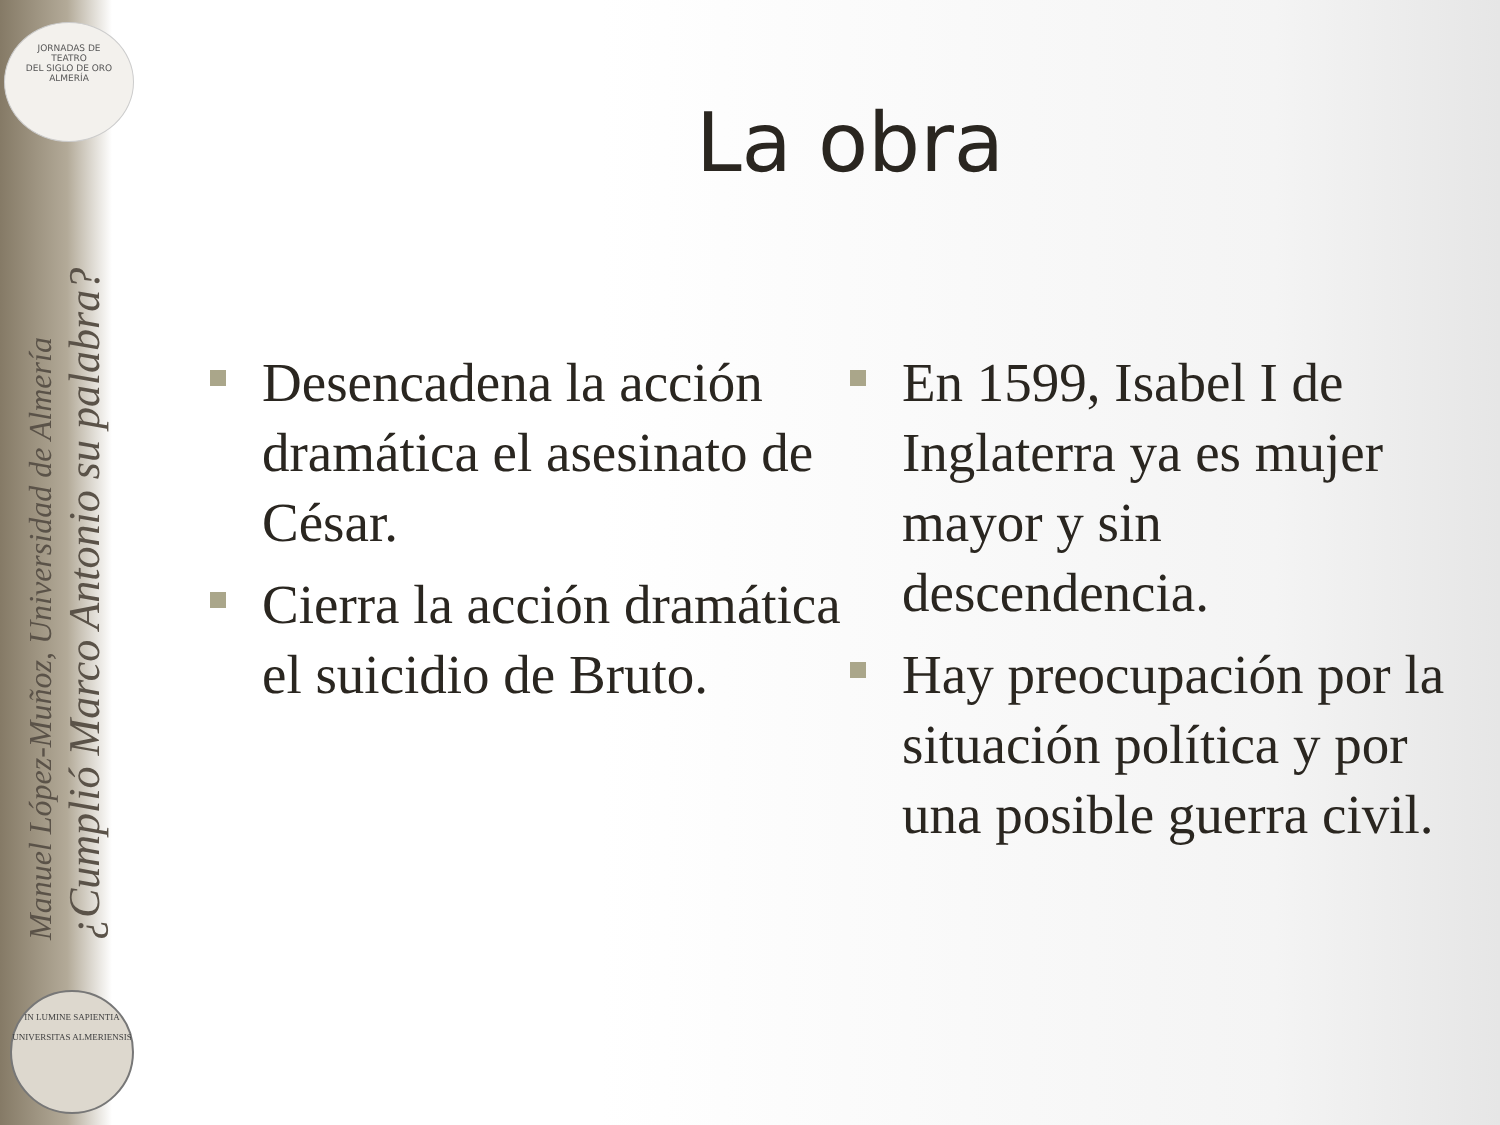JORNADAS DE
TEATRO
DEL SIGLO DE ORO
ALMERÍA
¿Cumplió Marco Antonio su palabra?
Manuel López-Muñoz, Universidad de Almería
IN LUMINE SAPIENTIA
UNIVERSITAS ALMERIENSIS
La obra
Desencadena la acción dramática el asesinato de César.
Cierra la acción dramática el suicidio de Bruto.
En 1599, Isabel I de Inglaterra ya es mujer mayor y sin descendencia.
Hay preocupación por la situación política y por una posible guerra civil.